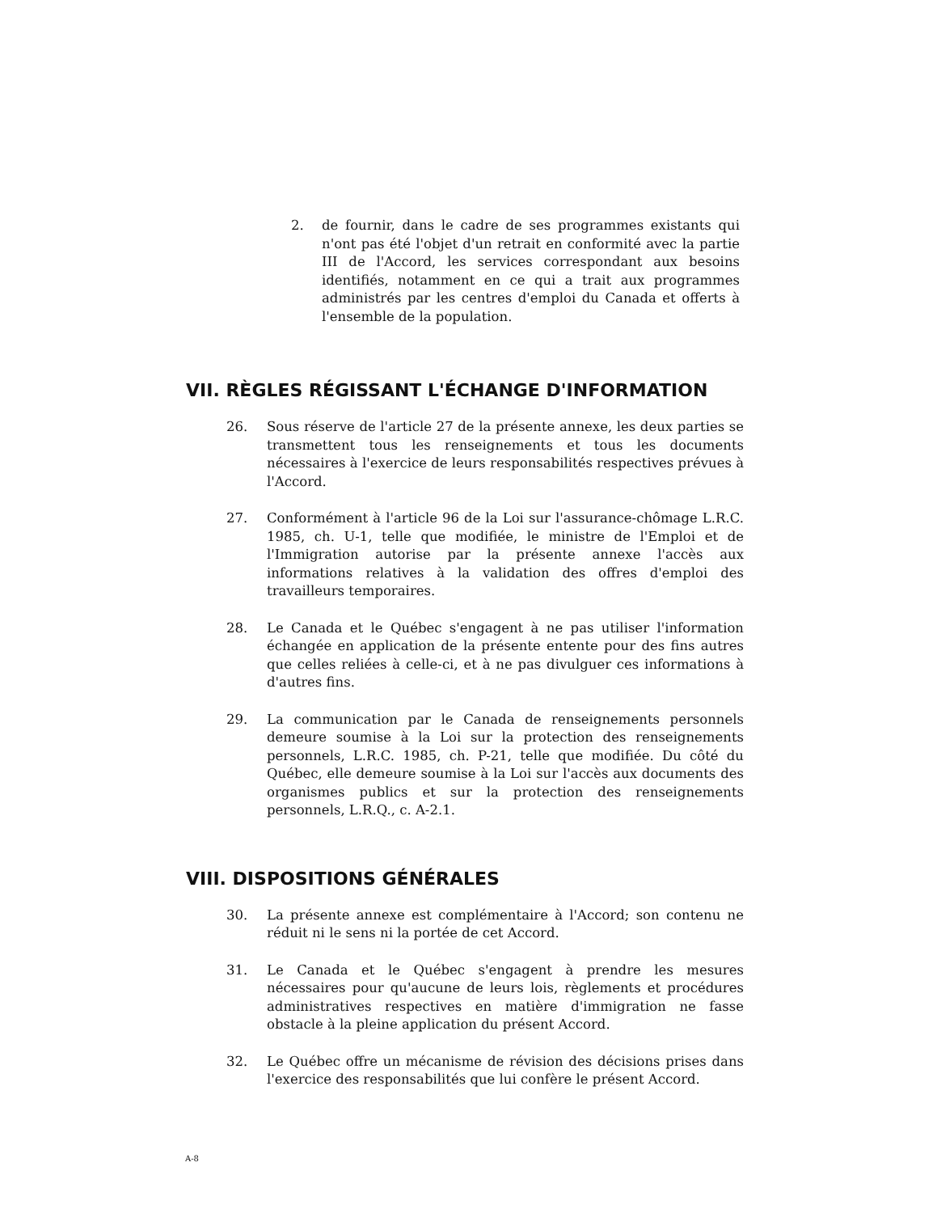2. de fournir, dans le cadre de ses programmes existants qui n'ont pas été l'objet d'un retrait en conformité avec la partie III de l'Accord, les services correspondant aux besoins identifiés, notamment en ce qui a trait aux programmes administrés par les centres d'emploi du Canada et offerts à l'ensemble de la population.
VII. RÈGLES RÉGISSANT L'ÉCHANGE D'INFORMATION
26. Sous réserve de l'article 27 de la présente annexe, les deux parties se transmettent tous les renseignements et tous les documents nécessaires à l'exercice de leurs responsabilités respectives prévues à l'Accord.
27. Conformément à l'article 96 de la Loi sur l'assurance-chômage L.R.C. 1985, ch. U-1, telle que modifiée, le ministre de l'Emploi et de l'Immigration autorise par la présente annexe l'accès aux informations relatives à la validation des offres d'emploi des travailleurs temporaires.
28. Le Canada et le Québec s'engagent à ne pas utiliser l'information échangée en application de la présente entente pour des fins autres que celles reliées à celle-ci, et à ne pas divulguer ces informations à d'autres fins.
29. La communication par le Canada de renseignements personnels demeure soumise à la Loi sur la protection des renseignements personnels, L.R.C. 1985, ch. P-21, telle que modifiée. Du côté du Québec, elle demeure soumise à la Loi sur l'accès aux documents des organismes publics et sur la protection des renseignements personnels, L.R.Q., c. A-2.1.
VIII. DISPOSITIONS GÉNÉRALES
30. La présente annexe est complémentaire à l'Accord; son contenu ne réduit ni le sens ni la portée de cet Accord.
31. Le Canada et le Québec s'engagent à prendre les mesures nécessaires pour qu'aucune de leurs lois, règlements et procédures administratives respectives en matière d'immigration ne fasse obstacle à la pleine application du présent Accord.
32. Le Québec offre un mécanisme de révision des décisions prises dans l'exercice des responsabilités que lui confère le présent Accord.
A-8